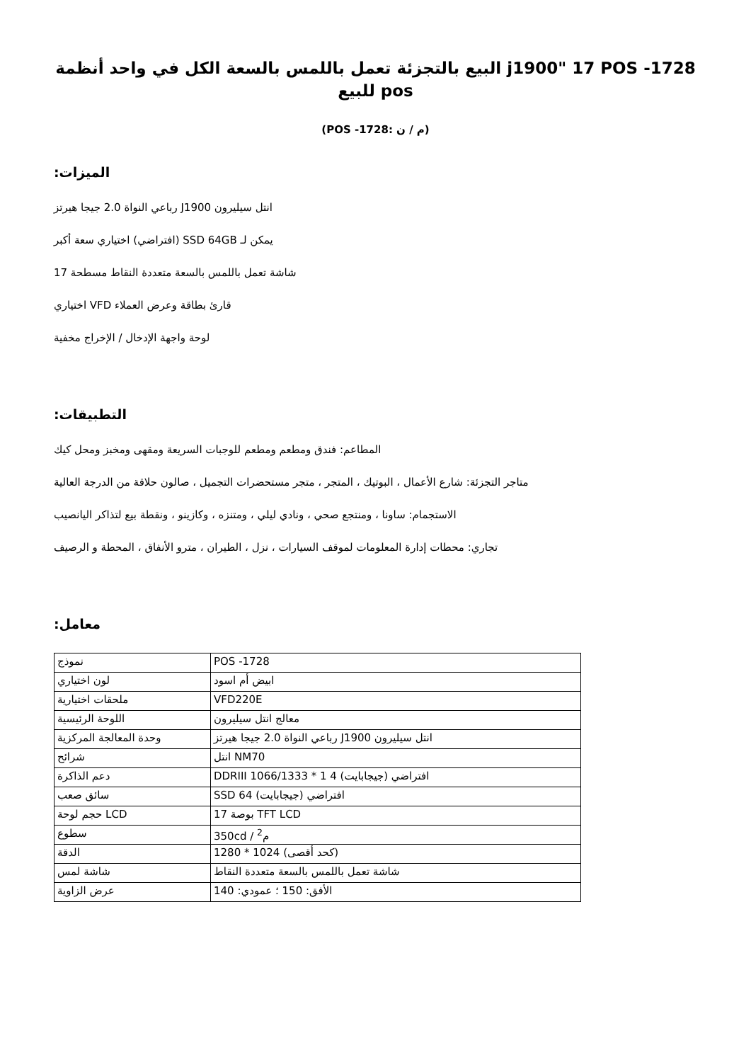البيع بالتجزئة تعمل باللمس بالسعة الكل في واحد أنظمة j1900" 17 POS -1728 للبيع pos
(POS -1728: م / ن)
:الميزات
رباعي النواة 2.0 جيجا هيرتز J1900 انتل سيليرون
افتراضي) اختياري سعة أكبر) SSD 64GB يمكن لـ
شاشة تعمل باللمس بالسعة متعددة النقاط مسطحة 17
اختياري VFD قارئ بطاقة وعرض العملاء
لوحة واجهة الإدخال / الإخراج مخفية
:التطبيقات
المطاعم: فندق ومطعم ومطعم للوجبات السريعة ومقهى ومخبز ومحل كيك
متاجر التجزئة: شارع الأعمال ، البوتيك ، المتجر ، متجر مستحضرات التجميل ، صالون حلاقة من الدرجة العالية
الاستجمام: ساونا ، ومنتجع صحي ، ونادي ليلي ، ومتنزه ، وكازينو ، ونقطة بيع لتذاكر اليانصيب
تجاري: محطات إدارة المعلومات لموقف السيارات ، نزل ، الطيران ، مترو الأنفاق ، المحطة و الرصيف
:معامل
| نموذج | POS -1728 |
| لون اختياري | ابيض أم اسود |
| ملحقات اختيارية | VFD220E |
| اللوحة الرئيسية | معالج انتل سيليرون |
| وحدة المعالجة المركزية | رباعي النواة 2.0 جيجا هيرتز J1900 انتل سيليرون |
| شرائح | انتل NM70 |
| دعم الذاكرة | DDRIII 1066/1333 * 1 4 (افتراضي (جيجابايت |
| سائق صعب | SSD 64 (افتراضي (جيجابايت |
| حجم لوحة LCD | 17 بوصة TFT LCD |
| سطوع | 350cd / م<sup>2</sup> |
| الدقة | 1280 * 1024 (كحد أقصى) |
| شاشة لمس | شاشة تعمل باللمس بالسعة متعددة النقاط |
| عرض الزاوية | الأفق: 150 ؛ عمودي: 140 |